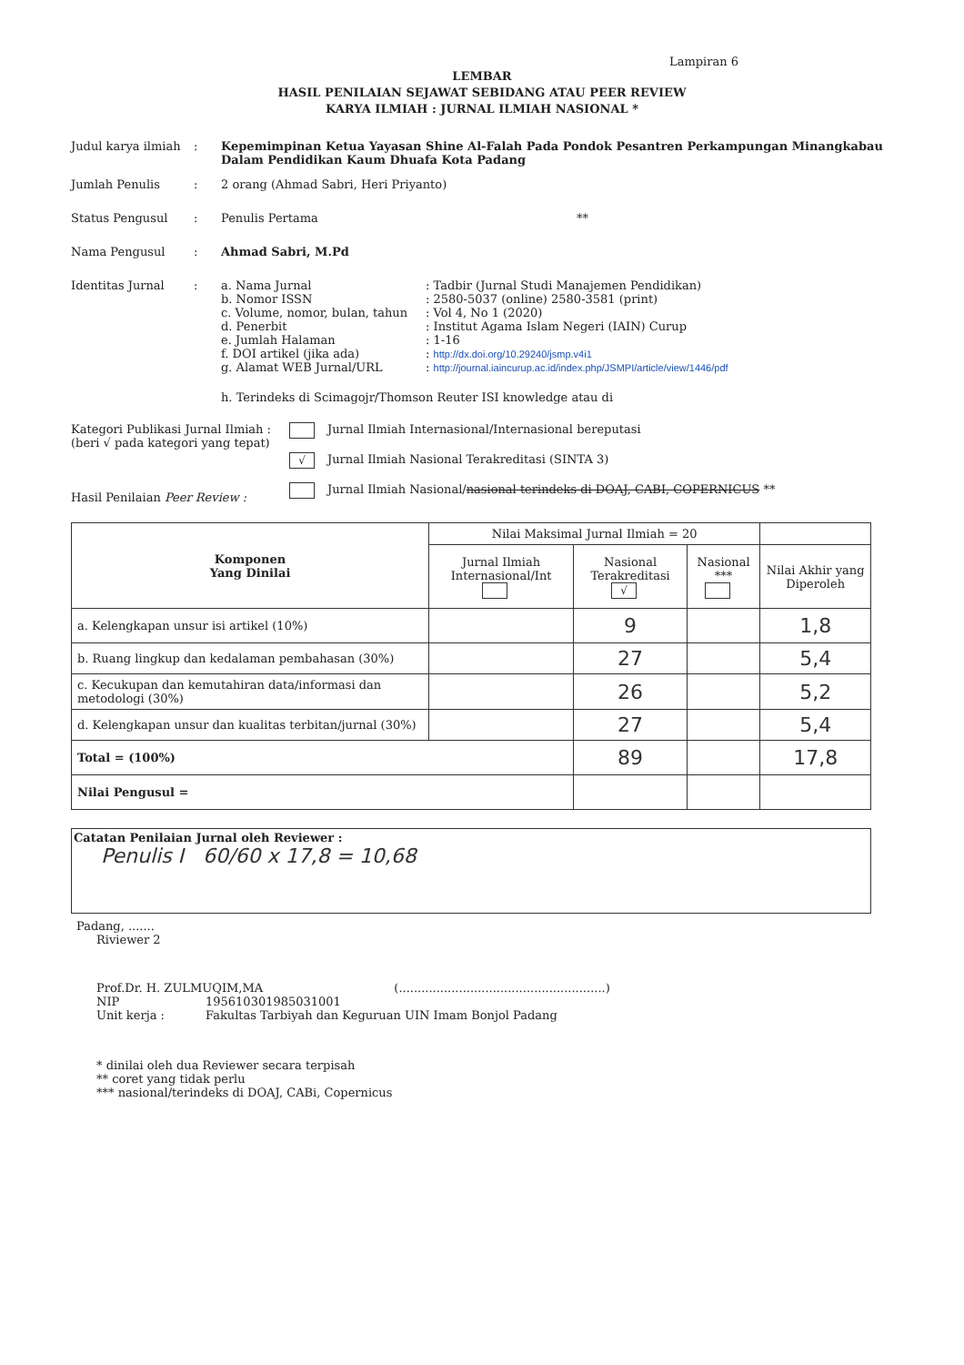Lampiran 6
LEMBAR
HASIL PENILAIAN SEJAWAT SEBIDANG ATAU PEER REVIEW
KARYA ILMIAH : JURNAL ILMIAH NASIONAL *
Judul karya ilmiah
: Kepemimpinan Ketua Yayasan Shine Al-Falah Pada Pondok Pesantren Perkampungan Minangkabau Dalam Pendidikan Kaum Dhuafa Kota Padang
Jumlah Penulis : 2 orang (Ahmad Sabri, Heri Priyanto)
Status Pengusul : Penulis Pertama **
Nama Pengusul : Ahmad Sabri, M.Pd
Identitas Jurnal : a. Nama Jurnal : Tadbir (Jurnal Studi Manajemen Pendidikan)
b. Nomor ISSN : 2580-5037 (online) 2580-3581 (print)
c. Volume, nomor, bulan, tahun
: Vol 4, No 1 (2020)
d. Penerbit : Institut Agama Islam Negeri (IAIN) Curup
e. Jumlah Halaman : 1-16
f. DOI artikel (jika ada) : http://dx.doi.org/10.29240/jsmp.v4i1
g. Alamat WEB Jurnal/URL : http://journal.iaincurup.ac.id/index.php/JSMPI/article/view/1446/pdf
h. Terindeks di Scimagojr/Thomson Reuter ISI knowledge atau di
Kategori Publikasi Jurnal Ilmiah :
(beri √ pada kategori yang tepat)
Hasil Penilaian Peer Review :
Jurnal Ilmiah Internasional/Internasional bereputasi
√ Jurnal Ilmiah Nasional Terakreditasi (SINTA 3)
Jurnal Ilmiah Nasional/nasional terindeks di DOAJ, CABI, COPERNICUS **
| Komponen Yang Dinilai | Nilai Maksimal Jurnal Ilmiah = 20 | | | |
| | Jurnal Ilmiah Internasional/Int | Nasional Terakreditasi √ | Nasional *** | Nilai Akhir yang Diperoleh |
| a. Kelengkapan unsur isi artikel (10%) | | 9 | | 1,8 |
| b. Ruang lingkup dan kedalaman pembahasan (30%) | | 27 | | 5,4 |
| c. Kecukupan dan kemutahiran data/informasi dan metodologi (30%) | | 26 | | 5,2 |
| d. Kelengkapan unsur dan kualitas terbitan/jurnal (30%) | | 27 | | 5,4 |
| Total = (100%) | | 89 | | 17,8 |
| Nilai Pengusul = | | | | |
Catatan Penilaian Jurnal oleh Reviewer :
Penulis I 60/60 x 17,8 = 10,68
Padang, .......
Riviewer 2
Prof.Dr. H. ZULMUQIM,MA (.......................................................)
NIP 195610301985031001
Unit kerja : Fakultas Tarbiyah dan Keguruan UIN Imam Bonjol Padang
* dinilai oleh dua Reviewer secara terpisah
** coret yang tidak perlu
*** nasional/terindeks di DOAJ, CABi, Copernicus